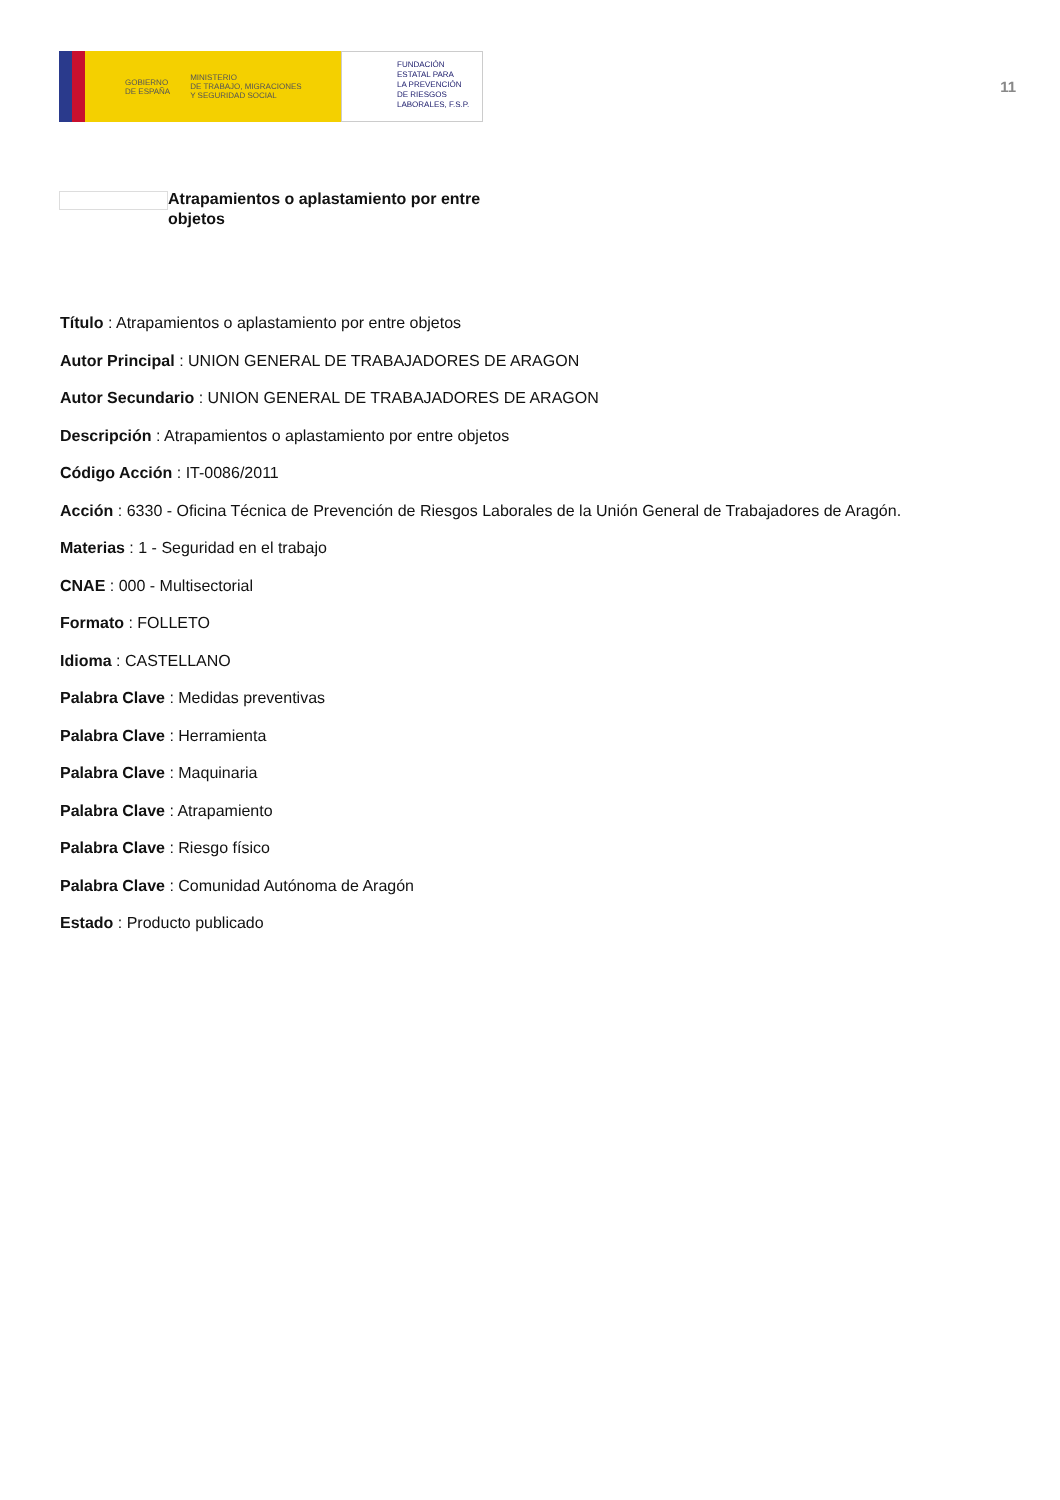GOBIERNO
DE ESPAÑA MINISTERIO
DE TRABAJO, MIGRACIONES
Y SEGURIDAD SOCIAL
FUNDACIÓN
ESTATAL PARA
LA PREVENCIÓN
DE RIESGOS
LABORALES, F.S.P.
11
Atrapamientos o aplastamiento por entre objetos
Título : Atrapamientos o aplastamiento por entre objetos
Autor Principal : UNION GENERAL DE TRABAJADORES DE ARAGON
Autor Secundario : UNION GENERAL DE TRABAJADORES DE ARAGON
Descripción : Atrapamientos o aplastamiento por entre objetos
Código Acción : IT-0086/2011
Acción : 6330 - Oficina Técnica de Prevención de Riesgos Laborales de la Unión General de Trabajadores de Aragón.
Materias : 1 - Seguridad en el trabajo
CNAE : 000 - Multisectorial
Formato : FOLLETO
Idioma : CASTELLANO
Palabra Clave : Medidas preventivas
Palabra Clave : Herramienta
Palabra Clave : Maquinaria
Palabra Clave : Atrapamiento
Palabra Clave : Riesgo físico
Palabra Clave : Comunidad Autónoma de Aragón
Estado : Producto publicado